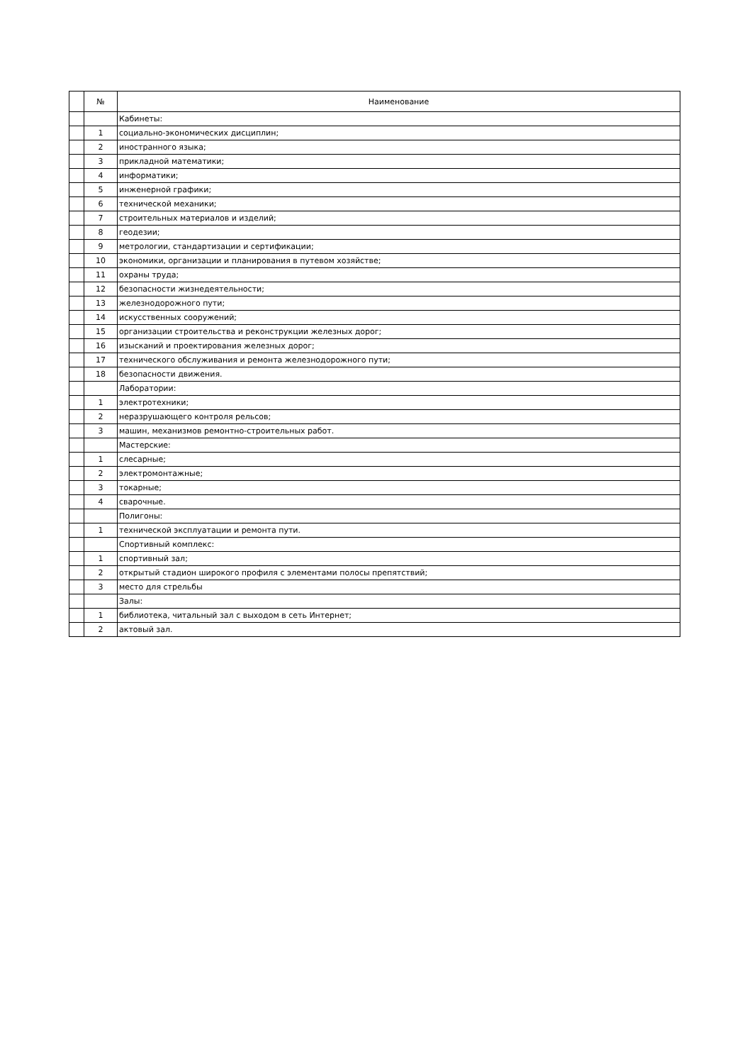| | № | Наименование |
| | | Кабинеты: |
| | 1 | социально-экономических дисциплин; |
| | 2 | иностранного языка; |
| | 3 | прикладной математики; |
| | 4 | информатики; |
| | 5 | инженерной графики; |
| | 6 | технической механики; |
| | 7 | строительных материалов и изделий; |
| | 8 | геодезии; |
| | 9 | метрологии, стандартизации и сертификации; |
| | 10 | экономики, организации и планирования в путевом хозяйстве; |
| | 11 | охраны труда; |
| | 12 | безопасности жизнедеятельности; |
| | 13 | железнодорожного пути; |
| | 14 | искусственных сооружений; |
| | 15 | организации строительства и реконструкции железных дорог; |
| | 16 | изысканий и проектирования железных дорог; |
| | 17 | технического обслуживания и ремонта железнодорожного пути; |
| | 18 | безопасности движения. |
| | | Лаборатории: |
| | 1 | электротехники; |
| | 2 | неразрушающего контроля рельсов; |
| | 3 | машин, механизмов ремонтно-строительных работ. |
| | | Мастерские: |
| | 1 | слесарные; |
| | 2 | электромонтажные; |
| | 3 | токарные; |
| | 4 | сварочные. |
| | | Полигоны: |
| | 1 | технической эксплуатации и ремонта пути. |
| | | Спортивный комплекс: |
| | 1 | спортивный зал; |
| | 2 | открытый стадион широкого профиля с элементами полосы препятствий; |
| | 3 | место для стрельбы |
| | | Залы: |
| | 1 | библиотека, читальный зал с выходом в сеть Интернет; |
| | 2 | актовый зал. |